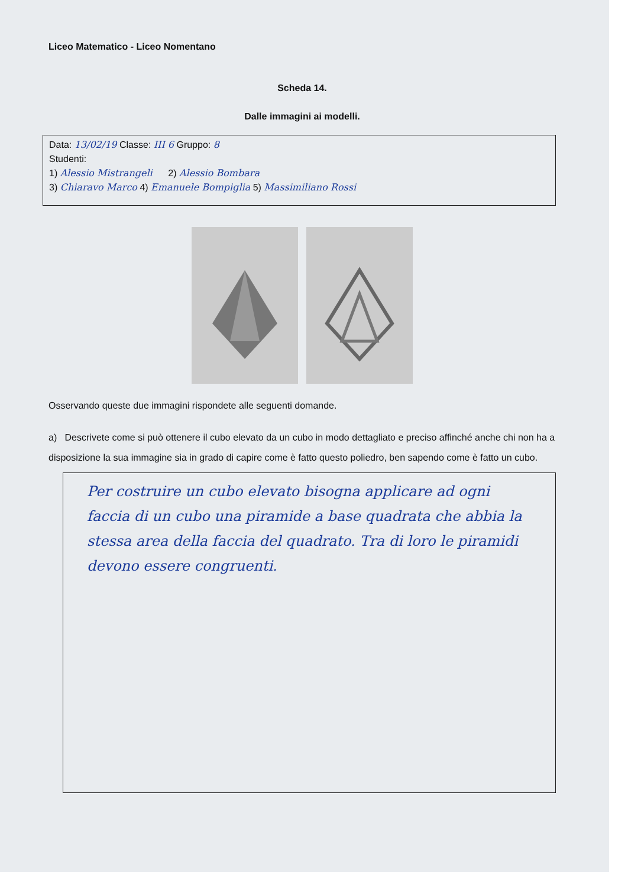Liceo Matematico - Liceo Nomentano
Scheda 14.
Dalle immagini ai modelli.
Data: 13/02/19 Classe: III 6 Gruppo: 8
Studenti:
1) Alessio Mistrangeli 2) Alessio Bombara
3) Chiaravo Marco 4) Emanuele Bompiglia 5) Massimiliano Rossi
Osservando queste due immagini rispondete alle seguenti domande.
a) Descrivete come si può ottenere il cubo elevato da un cubo in modo dettagliato e preciso affinché anche chi non ha a disposizione la sua immagine sia in grado di capire come è fatto questo poliedro, ben sapendo come è fatto un cubo.
Per costruire un cubo elevato bisogna applicare ad ogni faccia di un cubo una piramide a base quadrata che abbia la stessa area della faccia del quadrato. Tra di loro le piramidi devono essere congruenti.